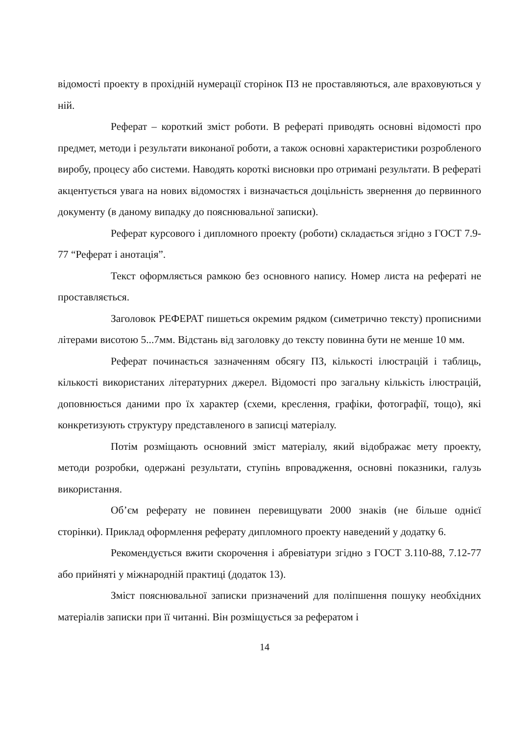відомості проекту в прохідній нумерації сторінок ПЗ не проставляються, але враховуються у ній.
Реферат – короткий зміст роботи. В рефераті приводять основні відомості про предмет, методи і результати виконаної роботи, а також основні характеристики розробленого виробу, процесу або системи. Наводять короткі висновки про отримані результати. В рефераті акцентується увага на нових відомостях і визначається доцільність звернення до первинного документу (в даному випадку до пояснювальної записки).
Реферат курсового і дипломного проекту (роботи) складається згідно з ГОСТ 7.9-77 “Реферат і анотація”.
Текст оформляється рамкою без основного напису. Номер листа на рефераті не проставляється.
Заголовок РЕФЕРАТ пишеться окремим рядком (симетрично тексту) прописними літерами висотою 5...7мм. Відстань від заголовку до тексту повинна бути не менше 10 мм.
Реферат починається зазначенням обсягу ПЗ, кількості ілюстрацій і таблиць, кількості використаних літературних джерел. Відомості про загальну кількість ілюстрацій, доповнюється даними про їх характер (схеми, креслення, графіки, фотографії, тощо), які конкретизують структуру представленого в записці матеріалу.
Потім розміщають основний зміст матеріалу, який відображає мету проекту, методи розробки, одержані результати, ступінь впровадження, основні показники, галузь використання.
Об’єм реферату не повинен перевищувати 2000 знаків (не більше однієї сторінки). Приклад оформлення реферату дипломного проекту наведений у додатку 6.
Рекомендується вжити скорочення і абревіатури згідно з ГОСТ 3.110-88, 7.12-77 або прийняті у міжнародній практиці (додаток 13).
Зміст пояснювальної записки призначений для поліпшення пошуку необхідних матеріалів записки при її читанні. Він розміщується за рефератом і
14